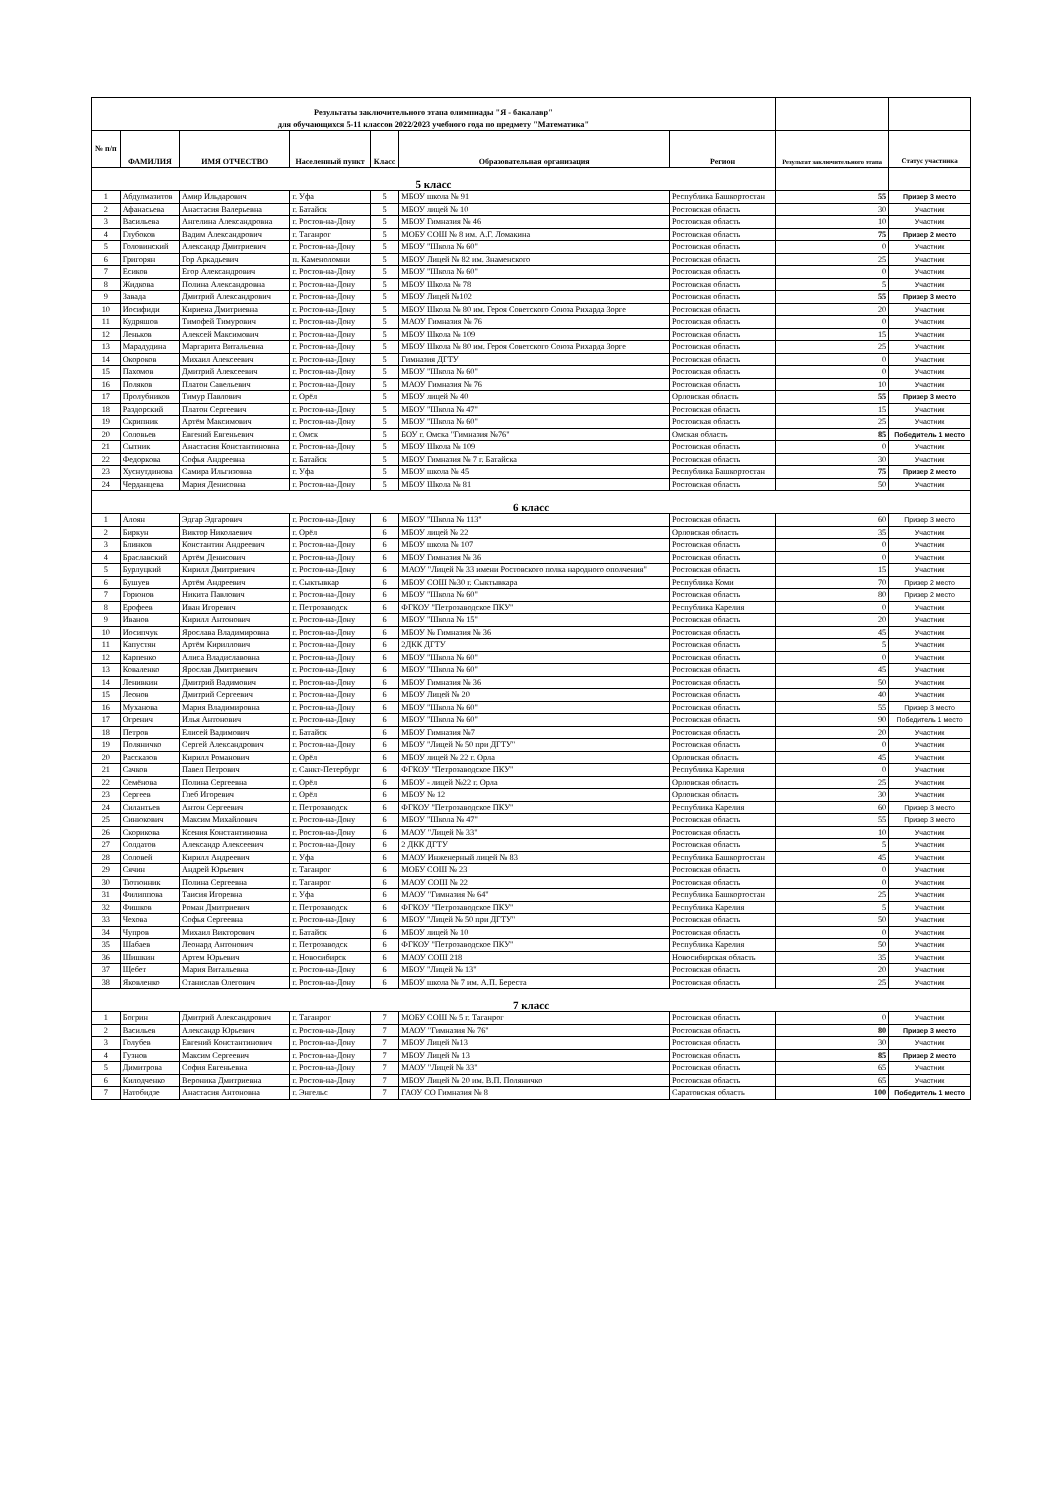| Результаты заключительного этапа олимпиады "Я - бакалавр" для обучающихся 5-11 классов 2022/2023 учебного года по предмету "Математика" | | | | | | | | |
| № п/п | ФАМИЛИЯ | ИМЯ ОТЧЕСТВО | Населенный пункт | Класс | Образовательная организация | Регион | Результат заключительного этапа | Статус участника |
| 5 класс | | | | | | | | |
| 1 | Абдулмазитов | Амир Ильдарович | г. Уфа | 5 | МБОУ школа № 91 | Республика Башкортостан | 55 | Призер 3 место |
| 2 | Афанасьева | Анастасия Валерьевна | г. Батайск | 5 | МБОУ лицей № 10 | Ростовская область | 30 | Участник |
| 3 | Васильева | Ангелина Александровна | г. Ростов-на-Дону | 5 | МБОУ Гимназия № 46 | Ростовская область | 10 | Участник |
| 4 | Глубоков | Вадим Александрович | г. Таганрог | 5 | МОБУ СОШ № 8 им. А.Г. Ломакина | Ростовская область | 75 | Призер 2 место |
| 5 | Головинский | Александр Дмитриевич | г. Ростов-на-Дону | 5 | МБОУ "Школа № 60" | Ростовская область | 0 | Участник |
| 6 | Григорян | Гор Аркадьевич | п. Каменоломни | 5 | МБОУ Лицей № 82 им. Знаменского | Ростовская область | 25 | Участник |
| 7 | Есиков | Егор Александрович | г. Ростов-на-Дону | 5 | МБОУ "Школа № 60" | Ростовская область | 0 | Участник |
| 8 | Жидкова | Полина Александровна | г. Ростов-на-Дону | 5 | МБОУ Школа № 78 | Ростовская область | 5 | Участник |
| 9 | Завада | Дмитрий Александрович | г. Ростов-на-Дону | 5 | МБОУ Лицей №102 | Ростовская область | 55 | Призер 3 место |
| 10 | Иосифиди | Кириена Дмитриевна | г. Ростов-на-Дону | 5 | МБОУ Школа № 80 им. Героя Советского Союза Рихарда Зорге | Ростовская область | 20 | Участник |
| 11 | Кудряшов | Тимофей Тимурович | г. Ростов-на-Дону | 5 | МАОУ Гимназия № 76 | Ростовская область | 0 | Участник |
| 12 | Леньков | Алексей Максимович | г. Ростов-на-Дону | 5 | МБОУ Школа № 109 | Ростовская область | 15 | Участник |
| 13 | Марадудина | Маргарита Витальевна | г. Ростов-на-Дону | 5 | МБОУ Школа № 80 им. Героя Советского Союза Рихарда Зорге | Ростовская область | 25 | Участник |
| 14 | Окороков | Михаил Алексеевич | г. Ростов-на-Дону | 5 | Гимназия ДГТУ | Ростовская область | 0 | Участник |
| 15 | Пахомов | Дмитрий Алексеевич | г. Ростов-на-Дону | 5 | МБОУ "Школа № 60" | Ростовская область | 0 | Участник |
| 16 | Поляков | Платон Савельевич | г. Ростов-на-Дону | 5 | МАОУ Гимназия № 76 | Ростовская область | 10 | Участник |
| 17 | Пролубников | Тимур Павлович | г. Орёл | 5 | МБОУ лицей № 40 | Орловская область | 55 | Призер 3 место |
| 18 | Раздорский | Платон Сергеевич | г. Ростов-на-Дону | 5 | МБОУ "Школа № 47" | Ростовская область | 15 | Участник |
| 19 | Скрипник | Артём Максимович | г. Ростов-на-Дону | 5 | МБОУ "Школа № 60" | Ростовская область | 25 | Участник |
| 20 | Соловьев | Евгений Евгеньевич | г. Омск | 5 | БОУ г. Омска "Гимназия №76" | Омская область | 85 | Победитель 1 место |
| 21 | Сытник | Анастасия Константиновна | г. Ростов-на-Дону | 5 | МБОУ Школа № 109 | Ростовская область | 0 | Участник |
| 22 | Федоркова | Софья Андреевна | г. Батайск | 5 | МБОУ Гимназия № 7 г. Батайска | Ростовская область | 30 | Участник |
| 23 | Хуснутдинова | Самира Ильгизовна | г. Уфа | 5 | МБОУ школа № 45 | Республика Башкортостан | 75 | Призер 2 место |
| 24 | Черданцева | Мария Денисовна | г. Ростов-на-Дону | 5 | МБОУ Школа № 81 | Ростовская область | 50 | Участник |
| 6 класс | | | | | | | | |
| 1 | Алоян | Эдгар Эдгарович | г. Ростов-на-Дону | 6 | МБОУ "Школа № 113" | Ростовская область | 60 | Призер 3 место |
| 2 | Биркун | Виктор Николаевич | г. Орёл | 6 | МБОУ лицей № 22 | Орловская область | 35 | Участник |
| 3 | Блинков | Константин Андреевич | г. Ростов-на-Дону | 6 | МБОУ школа № 107 | Ростовская область | 0 | Участник |
| 4 | Браславский | Артём Денисович | г. Ростов-на-Дону | 6 | МБОУ Гимназия № 36 | Ростовская область | 0 | Участник |
| 5 | Бурлуцкий | Кирилл Дмитриевич | г. Ростов-на-Дону | 6 | МАОУ "Лицей № 33 имени Ростовского полка народного ополчения" | Ростовская область | 15 | Участник |
| 6 | Бушуев | Артём Андреевич | г. Сыктывкар | 6 | МБОУ СОШ №30 г. Сыктывкара | Республика Коми | 70 | Призер 2 место |
| 7 | Горюнов | Никита Павлович | г. Ростов-на-Дону | 6 | МБОУ "Школа № 60" | Ростовская область | 80 | Призер 2 место |
| 8 | Ерофеев | Иван Игоревич | г. Петрозаводск | 6 | ФГКОУ "Петрозаводское ПКУ" | Республика Карелия | 0 | Участник |
| 9 | Иванов | Кирилл Антонович | г. Ростов-на-Дону | 6 | МБОУ "Школа № 15" | Ростовская область | 20 | Участник |
| 10 | Иосипчук | Ярослава Владимировна | г. Ростов-на-Дону | 6 | МБОУ № Гимназия № 36 | Ростовская область | 45 | Участник |
| 11 | Капустян | Артём Кириллович | г. Ростов-на-Дону | 6 | 2ДКК ДГТУ | Ростовская область | 5 | Участник |
| 12 | Карпенко | Алиса Владиславовна | г. Ростов-на-Дону | 6 | МБОУ "Школа № 60" | Ростовская область | 0 | Участник |
| 13 | Коваленко | Ярослав Дмитриевич | г. Ростов-на-Дону | 6 | МБОУ "Школа № 60" | Ростовская область | 45 | Участник |
| 14 | Ленивкин | Дмитрий Вадимович | г. Ростов-на-Дону | 6 | МБОУ Гимназия № 36 | Ростовская область | 50 | Участник |
| 15 | Леонов | Дмитрий Сергеевич | г. Ростов-на-Дону | 6 | МБОУ Лицей № 20 | Ростовская область | 40 | Участник |
| 16 | Муханова | Мария Владимировна | г. Ростов-на-Дону | 6 | МБОУ "Школа № 60" | Ростовская область | 55 | Призер 3 место |
| 17 | Огренич | Илья Антонович | г. Ростов-на-Дону | 6 | МБОУ "Школа № 60" | Ростовская область | 90 | Победитель 1 место |
| 18 | Петров | Елисей Вадимович | г. Батайск | 6 | МБОУ Гимназия №7 | Ростовская область | 20 | Участник |
| 19 | Поляничко | Сергей Александрович | г. Ростов-на-Дону | 6 | МБОУ "Лицей № 50 при ДГТУ" | Ростовская область | 0 | Участник |
| 20 | Рассказов | Кирилл Романович | г. Орёл | 6 | МБОУ лицей № 22 г. Орла | Орловская область | 45 | Участник |
| 21 | Сачков | Павел Петрович | г. Санкт-Петербург | 6 | ФГКОУ "Петрозаводское ПКУ" | Республика Карелия | 0 | Участник |
| 22 | Семёнова | Полина Сергеевна | г. Орёл | 6 | МБОУ - лицей №22 г. Орла | Орловская область | 25 | Участник |
| 23 | Сергеев | Глеб Игоревич | г. Орёл | 6 | МБОУ № 12 | Орловская область | 30 | Участник |
| 24 | Силантьев | Антон Сергеевич | г. Петрозаводск | 6 | ФГКОУ "Петрозаводское ПКУ" | Республика Карелия | 60 | Призер 3 место |
| 25 | Синюкович | Максим Михайлович | г. Ростов-на-Дону | 6 | МБОУ "Школа № 47" | Ростовская область | 55 | Призер 3 место |
| 26 | Скорикова | Ксения Константиновна | г. Ростов-на-Дону | 6 | МАОУ "Лицей № 33" | Ростовская область | 10 | Участник |
| 27 | Солдатов | Александр Алексеевич | г. Ростов-на-Дону | 6 | 2 ДКК ДГТУ | Ростовская область | 5 | Участник |
| 28 | Соловей | Кирилл Андреевич | г. Уфа | 6 | МАОУ Инженерный лицей № 83 | Республика Башкортостан | 45 | Участник |
| 29 | Сячин | Андрей Юрьевич | г. Таганрог | 6 | МОБУ СОШ № 23 | Ростовская область | 0 | Участник |
| 30 | Тютюнник | Полина Сергеевна | г. Таганрог | 6 | МАОУ СОШ № 22 | Ростовская область | 0 | Участник |
| 31 | Филиппова | Таисия Игоревна | г. Уфа | 6 | МАОУ "Гимназия № 64" | Республика Башкортостан | 25 | Участник |
| 32 | Фишков | Роман Дмитриевич | г. Петрозаводск | 6 | ФГКОУ "Петрозаводское ПКУ" | Республика Карелия | 5 | Участник |
| 33 | Чехова | Софья Сергеевна | г. Ростов-на-Дону | 6 | МБОУ "Лицей № 50 при ДГТУ" | Ростовская область | 50 | Участник |
| 34 | Чупров | Михаил Викторович | г. Батайск | 6 | МБОУ лицей № 10 | Ростовская область | 0 | Участник |
| 35 | Шабаев | Леонард Антонович | г. Петрозаводск | 6 | ФГКОУ "Петрозаводское ПКУ" | Республика Карелия | 50 | Участник |
| 36 | Шишкин | Артем Юрьевич | г. Новосибирск | 6 | МАОУ СОШ 218 | Новосибирская область | 35 | Участник |
| 37 | Щебет | Мария Витальевна | г. Ростов-на-Дону | 6 | МБОУ "Лицей № 13" | Ростовская область | 20 | Участник |
| 38 | Яковленко | Станислав Олегович | г. Ростов-на-Дону | 6 | МБОУ школа № 7 им. А.П. Береста | Ростовская область | 25 | Участник |
| 7 класс | | | | | | | | |
| 1 | Богрин | Дмитрий Александрович | г. Таганрог | 7 | МОБУ СОШ № 5 г. Таганрог | Ростовская область | 0 | Участник |
| 2 | Васильев | Александр Юрьевич | г. Ростов-на-Дону | 7 | МАОУ "Гимназия № 76" | Ростовская область | 80 | Призер 3 место |
| 3 | Голубев | Евгений Константинович | г. Ростов-на-Дону | 7 | МБОУ Лицей №13 | Ростовская область | 30 | Участник |
| 4 | Гузнов | Максим Сергеевич | г. Ростов-на-Дону | 7 | МБОУ Лицей № 13 | Ростовская область | 85 | Призер 2 место |
| 5 | Димитрова | София Евгеньевна | г. Ростов-на-Дону | 7 | МАОУ "Лицей № 33" | Ростовская область | 65 | Участник |
| 6 | Килодченко | Вероника Дмитриевна | г. Ростов-на-Дону | 7 | МБОУ Лицей № 20 им. В.П. Поляничко | Ростовская область | 65 | Участник |
| 7 | Натобидзе | Анастасия Антоновна | г. Энгельс | 7 | ГАОУ СО Гимназия № 8 | Саратовская область | 100 | Победитель 1 место |